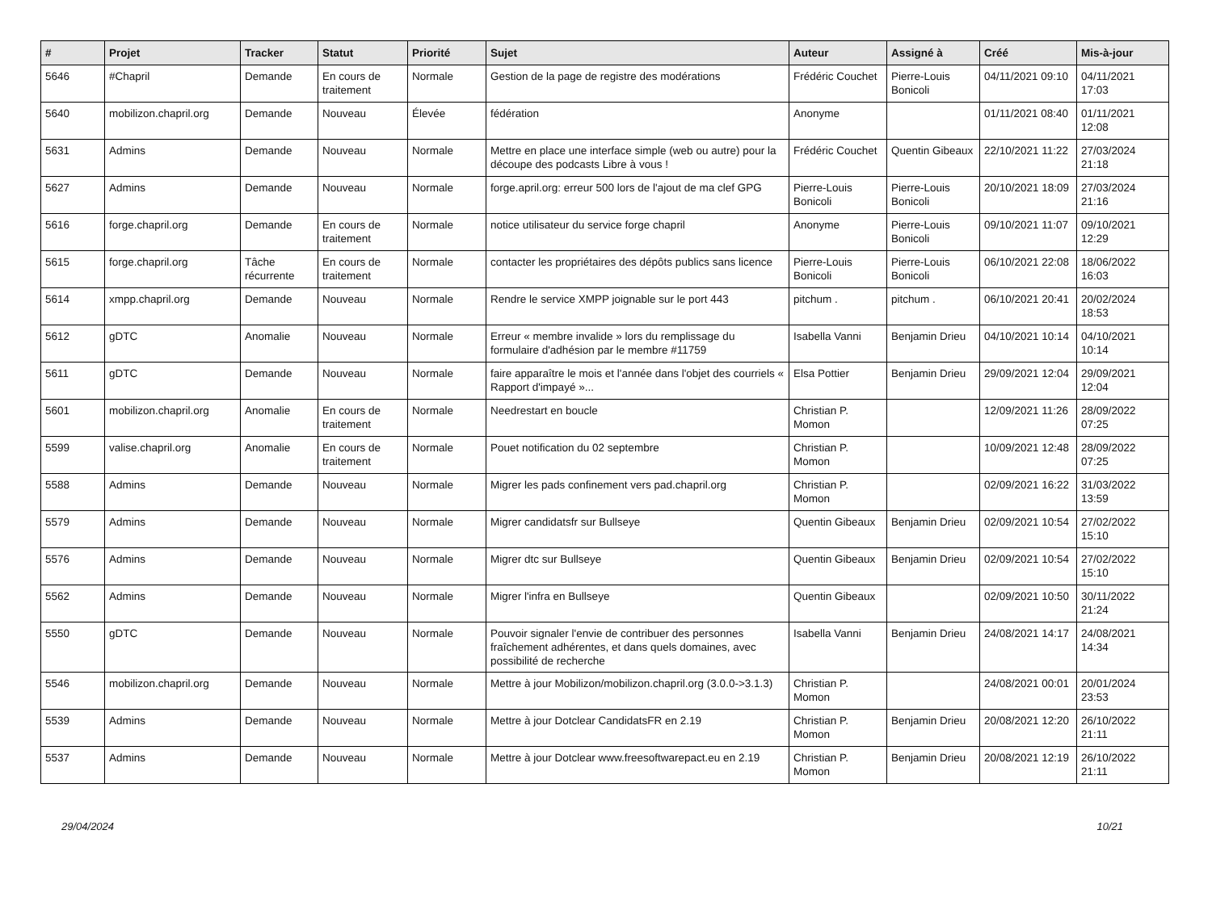| # | Projet | Tracker | Statut | Priorité | Sujet | Auteur | Assigné à | Créé | Mis-à-jour |
| --- | --- | --- | --- | --- | --- | --- | --- | --- | --- |
| 5646 | #Chapril | Demande | En cours de traitement | Normale | Gestion de la page de registre des modérations | Frédéric Couchet | Pierre-Louis Bonicoli | 04/11/2021 09:10 | 04/11/2021 17:03 |
| 5640 | mobilizon.chapril.org | Demande | Nouveau | Élevée | fédération | Anonyme | | 01/11/2021 08:40 | 01/11/2021 12:08 |
| 5631 | Admins | Demande | Nouveau | Normale | Mettre en place une interface simple (web ou autre) pour la découpe des podcasts Libre à vous ! | Frédéric Couchet | Quentin Gibeaux | 22/10/2021 11:22 | 27/03/2024 21:18 |
| 5627 | Admins | Demande | Nouveau | Normale | forge.april.org: erreur 500 lors de l'ajout de ma clef GPG | Pierre-Louis Bonicoli | Pierre-Louis Bonicoli | 20/10/2021 18:09 | 27/03/2024 21:16 |
| 5616 | forge.chapril.org | Demande | En cours de traitement | Normale | notice utilisateur du service forge chapril | Anonyme | Pierre-Louis Bonicoli | 09/10/2021 11:07 | 09/10/2021 12:29 |
| 5615 | forge.chapril.org | Tâche récurrente | En cours de traitement | Normale | contacter les propriétaires des dépôts publics sans licence | Pierre-Louis Bonicoli | Pierre-Louis Bonicoli | 06/10/2021 22:08 | 18/06/2022 16:03 |
| 5614 | xmpp.chapril.org | Demande | Nouveau | Normale | Rendre le service XMPP joignable sur le port 443 | pitchum . | pitchum . | 06/10/2021 20:41 | 20/02/2024 18:53 |
| 5612 | gDTC | Anomalie | Nouveau | Normale | Erreur « membre invalide » lors du remplissage du formulaire d'adhésion par le membre #11759 | Isabella Vanni | Benjamin Drieu | 04/10/2021 10:14 | 04/10/2021 10:14 |
| 5611 | gDTC | Demande | Nouveau | Normale | faire apparaître le mois et l'année dans l'objet des courriels « Rapport d'impayé »... | Elsa Pottier | Benjamin Drieu | 29/09/2021 12:04 | 29/09/2021 12:04 |
| 5601 | mobilizon.chapril.org | Anomalie | En cours de traitement | Normale | Needrestart en boucle | Christian P. Momon | | 12/09/2021 11:26 | 28/09/2022 07:25 |
| 5599 | valise.chapril.org | Anomalie | En cours de traitement | Normale | Pouet notification du 02 septembre | Christian P. Momon | | 10/09/2021 12:48 | 28/09/2022 07:25 |
| 5588 | Admins | Demande | Nouveau | Normale | Migrer les pads confinement vers pad.chapril.org | Christian P. Momon | | 02/09/2021 16:22 | 31/03/2022 13:59 |
| 5579 | Admins | Demande | Nouveau | Normale | Migrer candidatsfr sur Bullseye | Quentin Gibeaux | Benjamin Drieu | 02/09/2021 10:54 | 27/02/2022 15:10 |
| 5576 | Admins | Demande | Nouveau | Normale | Migrer dtc sur Bullseye | Quentin Gibeaux | Benjamin Drieu | 02/09/2021 10:54 | 27/02/2022 15:10 |
| 5562 | Admins | Demande | Nouveau | Normale | Migrer l'infra en Bullseye | Quentin Gibeaux | | 02/09/2021 10:50 | 30/11/2022 21:24 |
| 5550 | gDTC | Demande | Nouveau | Normale | Pouvoir signaler l'envie de contribuer des personnes fraîchement adhérentes, et dans quels domaines, avec possibilité de recherche | Isabella Vanni | Benjamin Drieu | 24/08/2021 14:17 | 24/08/2021 14:34 |
| 5546 | mobilizon.chapril.org | Demande | Nouveau | Normale | Mettre à jour Mobilizon/mobilizon.chapril.org (3.0.0->3.1.3) | Christian P. Momon | | 24/08/2021 00:01 | 20/01/2024 23:53 |
| 5539 | Admins | Demande | Nouveau | Normale | Mettre à jour Dotclear CandidatsFR en 2.19 | Christian P. Momon | Benjamin Drieu | 20/08/2021 12:20 | 26/10/2022 21:11 |
| 5537 | Admins | Demande | Nouveau | Normale | Mettre à jour Dotclear www.freesoftwarepact.eu en 2.19 | Christian P. Momon | Benjamin Drieu | 20/08/2021 12:19 | 26/10/2022 21:11 |
29/04/2024 10/21